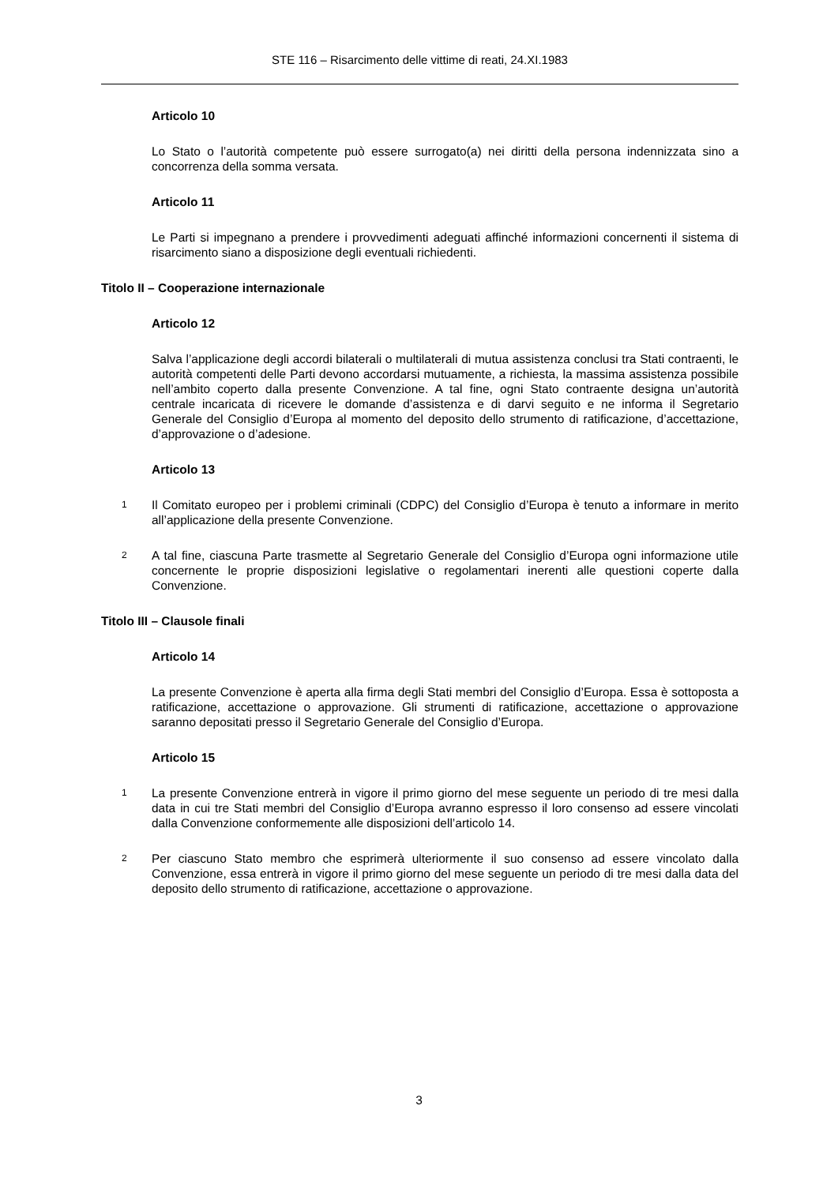STE 116 – Risarcimento delle vittime di reati, 24.XI.1983
Articolo 10
Lo Stato o l’autorità competente può essere surrogato(a) nei diritti della persona indennizzata sino a concorrenza della somma versata.
Articolo 11
Le Parti si impegnano a prendere i provvedimenti adeguati affinché informazioni concernenti il sistema di risarcimento siano a disposizione degli eventuali richiedenti.
Titolo II – Cooperazione internazionale
Articolo 12
Salva l’applicazione degli accordi bilaterali o multilaterali di mutua assistenza conclusi tra Stati contraenti, le autorità competenti delle Parti devono accordarsi mutuamente, a richiesta, la massima assistenza possibile nell’ambito coperto dalla presente Convenzione. A tal fine, ogni Stato contraente designa un’autorità centrale incaricata di ricevere le domande d’assistenza e di darvi seguito e ne informa il Segretario Generale del Consiglio d’Europa al momento del deposito dello strumento di ratificazione, d’accettazione, d’approvazione o d’adesione.
Articolo 13
1
Il Comitato europeo per i problemi criminali (CDPC) del Consiglio d’Europa è tenuto a informare in merito all’applicazione della presente Convenzione.
2
A tal fine, ciascuna Parte trasmette al Segretario Generale del Consiglio d’Europa ogni informazione utile concernente le proprie disposizioni legislative o regolamentari inerenti alle questioni coperte dalla Convenzione.
Titolo III – Clausole finali
Articolo 14
La presente Convenzione è aperta alla firma degli Stati membri del Consiglio d’Europa. Essa è sottoposta a ratificazione, accettazione o approvazione. Gli strumenti di ratificazione, accettazione o approvazione saranno depositati presso il Segretario Generale del Consiglio d’Europa.
Articolo 15
1
La presente Convenzione entrerà in vigore il primo giorno del mese seguente un periodo di tre mesi dalla data in cui tre Stati membri del Consiglio d’Europa avranno espresso il loro consenso ad essere vincolati dalla Convenzione conformemente alle disposizioni dell’articolo 14.
2
Per ciascuno Stato membro che esprimerà ulteriormente il suo consenso ad essere vincolato dalla Convenzione, essa entrerà in vigore il primo giorno del mese seguente un periodo di tre mesi dalla data del deposito dello strumento di ratificazione, accettazione o approvazione.
3